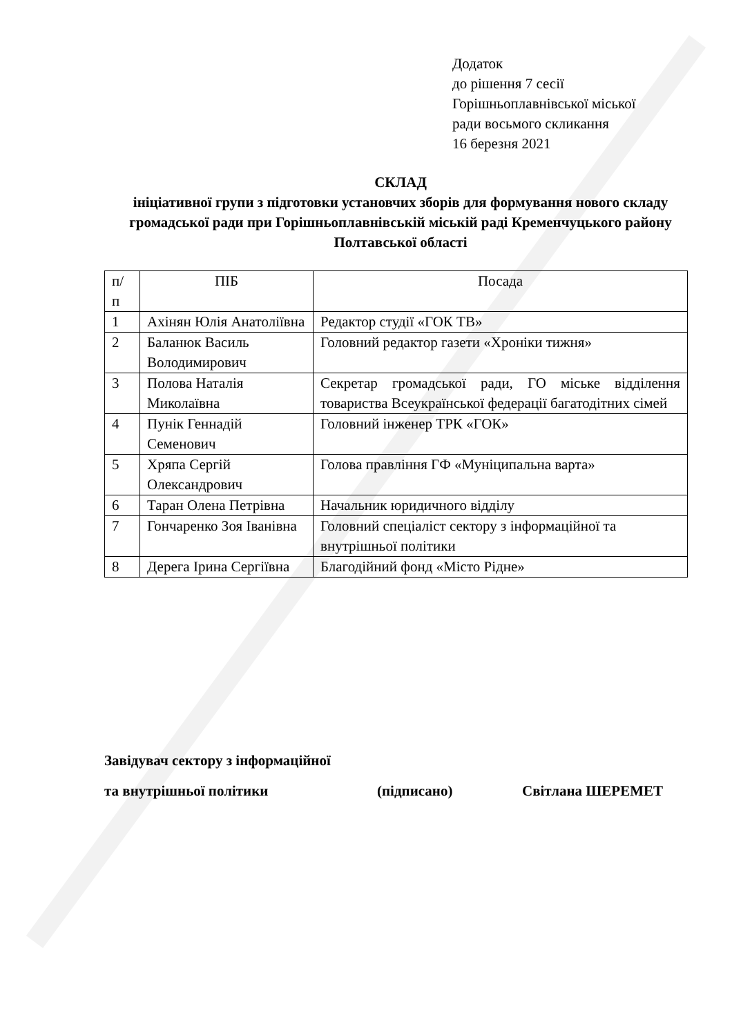Додаток
до рішення 7 сесії
Горішньоплавнівської міської
ради восьмого скликання
16 березня 2021
СКЛАД
ініціативної групи з підготовки установчих зборів для формування нового складу громадської ради при Горішньоплавнівській міській раді Кременчуцького району Полтавської області
| п/ п | ПІБ | Посада |
| --- | --- | --- |
| 1 | Ахінян Юлія Анатоліївна | Редактор студії «ГОК ТВ» |
| 2 | Баланюк Василь Володимирович | Головний редактор газети «Хроніки тижня» |
| 3 | Полова Наталія Миколаївна | Секретар громадської ради, ГО міське відділення товариства Всеукраїнської федерації багатодітних сімей |
| 4 | Пунік Геннадій Семенович | Головний інженер ТРК «ГОК» |
| 5 | Хряпа Сергій Олександрович | Голова правління ГФ «Муніципальна варта» |
| 6 | Таран Олена Петрівна | Начальник юридичного відділу |
| 7 | Гончаренко Зоя Іванівна | Головний спеціаліст сектору з інформаційної та внутрішньої політики |
| 8 | Дерега Ірина Сергіївна | Благодійний фонд «Місто Рідне» |
Завідувач сектору з інформаційної
та внутрішньої політики (підписано) Світлана ШЕРЕМЕТ